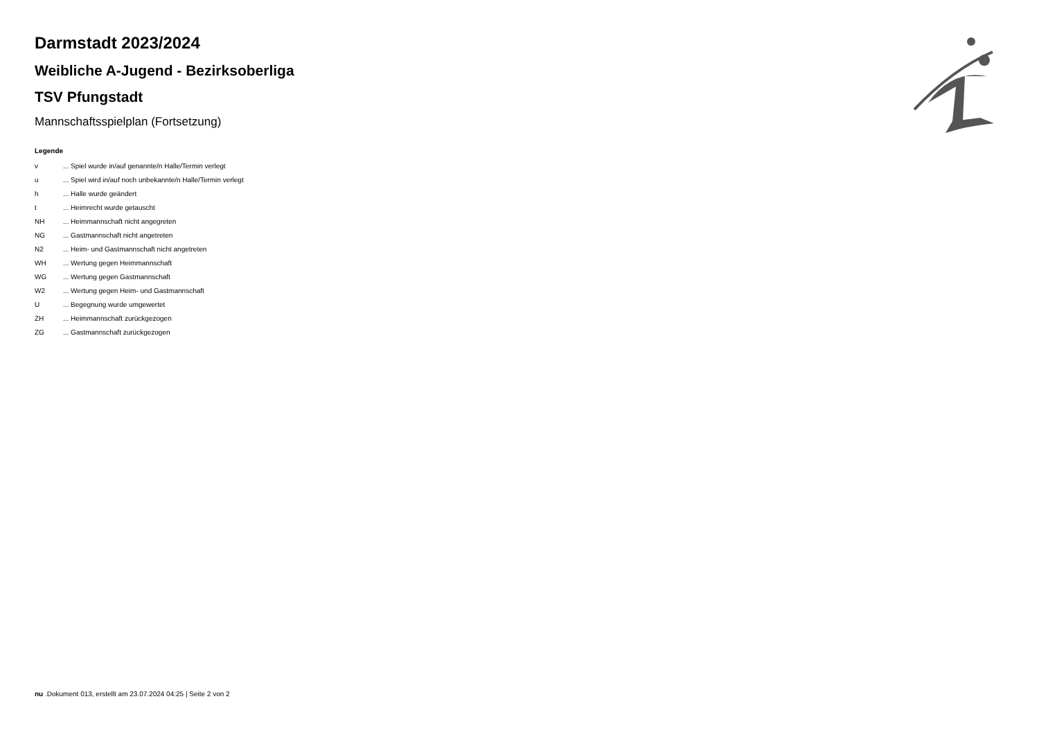Darmstadt 2023/2024
Weibliche A-Jugend - Bezirksoberliga
TSV Pfungstadt
Mannschaftsspielplan (Fortsetzung)
Legende
| v | ... Spiel wurde in/auf genannte/n Halle/Termin verlegt |
| u | ... Spiel wird in/auf noch unbekannte/n Halle/Termin verlegt |
| h | ... Halle wurde geändert |
| t | ... Heimrecht wurde getauscht |
| NH | ... Heimmannschaft nicht angegreten |
| NG | ... Gastmannschaft nicht angetreten |
| N2 | ... Heim- und Gastmannschaft nicht angetreten |
| WH | ... Wertung gegen Heimmannschaft |
| WG | ... Wertung gegen Gastmannschaft |
| W2 | ... Wertung gegen Heim- und Gastmannschaft |
| U | ... Begegnung wurde umgewertet |
| ZH | ... Heimmannschaft zurückgezogen |
| ZG | ... Gastmannschaft zurückgezogen |
nu .Dokument 013, erstellt am 23.07.2024 04:25 | Seite 2 von 2